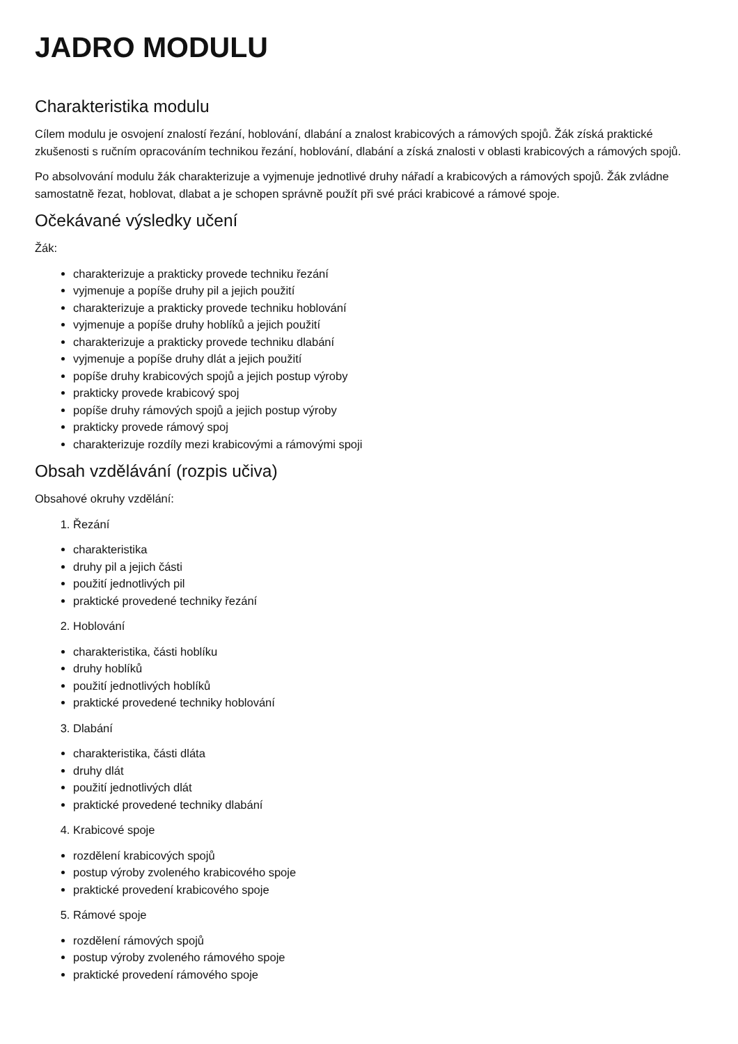JADRO MODULU
Charakteristika modulu
Cílem modulu je osvojení znalostí řezání, hoblování, dlabání a znalost krabicových a rámových spojů. Žák získá praktické zkušenosti s ručním opracováním technikou řezání, hoblování, dlabání a získá znalosti v oblasti krabicových a rámových spojů.
Po absolvování modulu žák charakterizuje a vyjmenuje jednotlivé druhy nářadí a krabicových a rámových spojů. Žák zvládne samostatně řezat, hoblovat, dlabat a je schopen správně použít při své práci krabicové a rámové spoje.
Očekávané výsledky učení
Žák:
charakterizuje a prakticky provede techniku řezání
vyjmenuje a popíše druhy pil a jejich použití
charakterizuje a prakticky provede techniku hoblování
vyjmenuje a popíše druhy hoblíků a jejich použití
charakterizuje a prakticky provede techniku dlabání
vyjmenuje a popíše druhy dlát a jejich použití
popíše druhy krabicových spojů a jejich postup výroby
prakticky provede krabicový spoj
popíše druhy rámových spojů a jejich postup výroby
prakticky provede rámový spoj
charakterizuje rozdíly mezi krabicovými a rámovými spoji
Obsah vzdělávání (rozpis učiva)
Obsahové okruhy vzdělání:
1. Řezání
charakteristika
druhy pil a jejich části
použití jednotlivých pil
praktické provedené techniky řezání
2. Hoblování
charakteristika, části hoblíku
druhy hoblíků
použití jednotlivých hoblíků
praktické provedené techniky hoblování
3. Dlabání
charakteristika, části dláta
druhy dlát
použití jednotlivých dlát
praktické provedené techniky dlabání
4. Krabicové spoje
rozdělení krabicových spojů
postup výroby zvoleného krabicového spoje
praktické provedení krabicového spoje
5. Rámové spoje
rozdělení rámových spojů
postup výroby zvoleného rámového spoje
praktické provedení rámového spoje